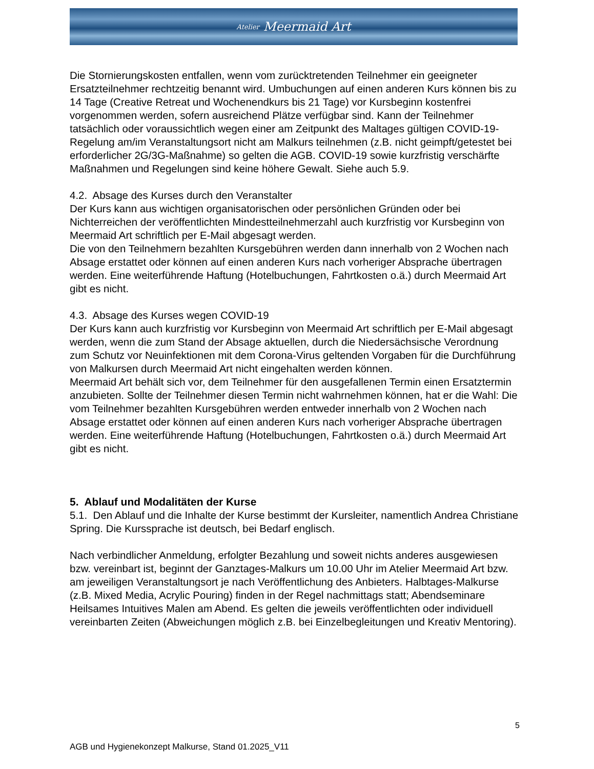Atelier Meermaid Art
Die Stornierungskosten entfallen, wenn vom zurücktretenden Teilnehmer ein geeigneter Ersatzteilnehmer rechtzeitig benannt wird. Umbuchungen auf einen anderen Kurs können bis zu 14 Tage (Creative Retreat und Wochenendkurs bis 21 Tage) vor Kursbeginn kostenfrei vorgenommen werden, sofern ausreichend Plätze verfügbar sind. Kann der Teilnehmer tatsächlich oder voraussichtlich wegen einer am Zeitpunkt des Maltages gültigen COVID-19-Regelung am/im Veranstaltungsort nicht am Malkurs teilnehmen (z.B. nicht geimpft/getestet bei erforderlicher 2G/3G-Maßnahme) so gelten die AGB. COVID-19 sowie kurzfristig verschärfte Maßnahmen und Regelungen sind keine höhere Gewalt. Siehe auch 5.9.
4.2. Absage des Kurses durch den Veranstalter
Der Kurs kann aus wichtigen organisatorischen oder persönlichen Gründen oder bei Nichterreichen der veröffentlichten Mindestteilnehmerzahl auch kurzfristig vor Kursbeginn von Meermaid Art schriftlich per E-Mail abgesagt werden.
Die von den Teilnehmern bezahlten Kursgebühren werden dann innerhalb von 2 Wochen nach Absage erstattet oder können auf einen anderen Kurs nach vorheriger Absprache übertragen werden. Eine weiterführende Haftung (Hotelbuchungen, Fahrtkosten o.ä.) durch Meermaid Art gibt es nicht.
4.3. Absage des Kurses wegen COVID-19
Der Kurs kann auch kurzfristig vor Kursbeginn von Meermaid Art schriftlich per E-Mail abgesagt werden, wenn die zum Stand der Absage aktuellen, durch die Niedersächsische Verordnung zum Schutz vor Neuinfektionen mit dem Corona-Virus geltenden Vorgaben für die Durchführung von Malkursen durch Meermaid Art nicht eingehalten werden können.
Meermaid Art behält sich vor, dem Teilnehmer für den ausgefallenen Termin einen Ersatztermin anzubieten. Sollte der Teilnehmer diesen Termin nicht wahrnehmen können, hat er die Wahl: Die vom Teilnehmer bezahlten Kursgebühren werden entweder innerhalb von 2 Wochen nach Absage erstattet oder können auf einen anderen Kurs nach vorheriger Absprache übertragen werden. Eine weiterführende Haftung (Hotelbuchungen, Fahrtkosten o.ä.) durch Meermaid Art gibt es nicht.
5. Ablauf und Modalitäten der Kurse
5.1. Den Ablauf und die Inhalte der Kurse bestimmt der Kursleiter, namentlich Andrea Christiane Spring. Die Kurssprache ist deutsch, bei Bedarf englisch.
Nach verbindlicher Anmeldung, erfolgter Bezahlung und soweit nichts anderes ausgewiesen bzw. vereinbart ist, beginnt der Ganztages-Malkurs um 10.00 Uhr im Atelier Meermaid Art bzw. am jeweiligen Veranstaltungsort je nach Veröffentlichung des Anbieters. Halbtages-Malkurse (z.B. Mixed Media, Acrylic Pouring) finden in der Regel nachmittags statt; Abendseminare Heilsames Intuitives Malen am Abend. Es gelten die jeweils veröffentlichten oder individuell vereinbarten Zeiten (Abweichungen möglich z.B. bei Einzelbegleitungen und Kreativ Mentoring).
5
AGB und Hygienekonzept Malkurse, Stand 01.2025_V11